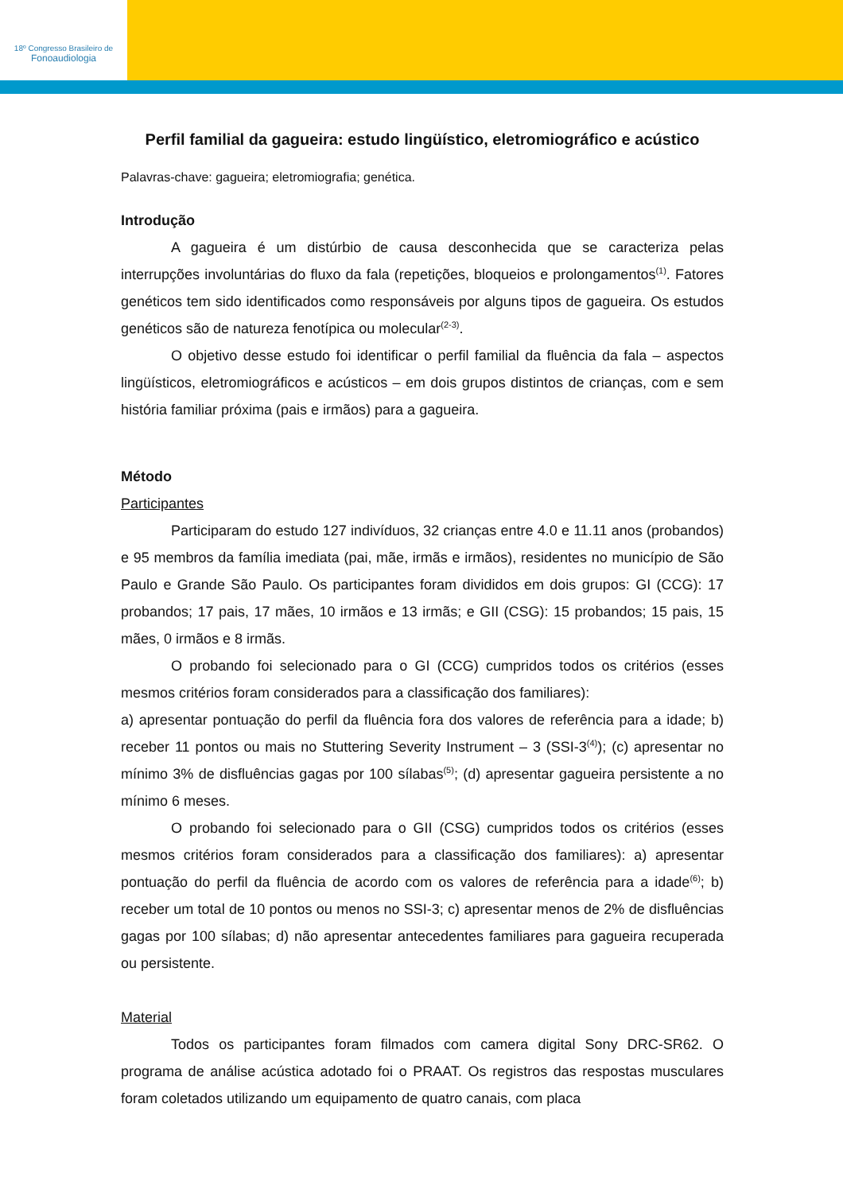18º Congresso Brasileiro de
Fonoaudiologia
Perfil familial da gagueira: estudo lingüístico, eletromiográfico e acústico
Palavras-chave: gagueira; eletromiografia; genética.
Introdução
A gagueira é um distúrbio de causa desconhecida que se caracteriza pelas interrupções involuntárias do fluxo da fala (repetições, bloqueios e prolongamentos<sup>(1)</sup>. Fatores genéticos tem sido identificados como responsáveis por alguns tipos de gagueira. Os estudos genéticos são de natureza fenotípica ou molecular<sup>(2-3)</sup>.
O objetivo desse estudo foi identificar o perfil familial da fluência da fala – aspectos lingüísticos, eletromiográficos e acústicos – em dois grupos distintos de crianças, com e sem história familiar próxima (pais e irmãos) para a gagueira.
Método
Participantes
Participaram do estudo 127 indivíduos, 32 crianças entre 4.0 e 11.11 anos (probandos) e 95 membros da família imediata (pai, mãe, irmãs e irmãos), residentes no município de São Paulo e Grande São Paulo. Os participantes foram divididos em dois grupos: GI (CCG): 17 probandos; 17 pais, 17 mães, 10 irmãos e 13 irmãs; e GII (CSG): 15 probandos; 15 pais, 15 mães, 0 irmãos e 8 irmãs.
O probando foi selecionado para o GI (CCG) cumpridos todos os critérios (esses mesmos critérios foram considerados para a classificação dos familiares):
a) apresentar pontuação do perfil da fluência fora dos valores de referência para a idade; b) receber 11 pontos ou mais no Stuttering Severity Instrument – 3 (SSI-3<sup>(4)</sup>); (c) apresentar no mínimo 3% de disfluências gagas por 100 sílabas<sup>(5)</sup>; (d) apresentar gagueira persistente a no mínimo 6 meses.
O probando foi selecionado para o GII (CSG) cumpridos todos os critérios (esses mesmos critérios foram considerados para a classificação dos familiares): a) apresentar pontuação do perfil da fluência de acordo com os valores de referência para a idade<sup>(6)</sup>; b) receber um total de 10 pontos ou menos no SSI-3; c) apresentar menos de 2% de disfluências gagas por 100 sílabas; d) não apresentar antecedentes familiares para gagueira recuperada ou persistente.
Material
Todos os participantes foram filmados com camera digital Sony DRC-SR62. O programa de análise acústica adotado foi o PRAAT. Os registros das respostas musculares foram coletados utilizando um equipamento de quatro canais, com placa